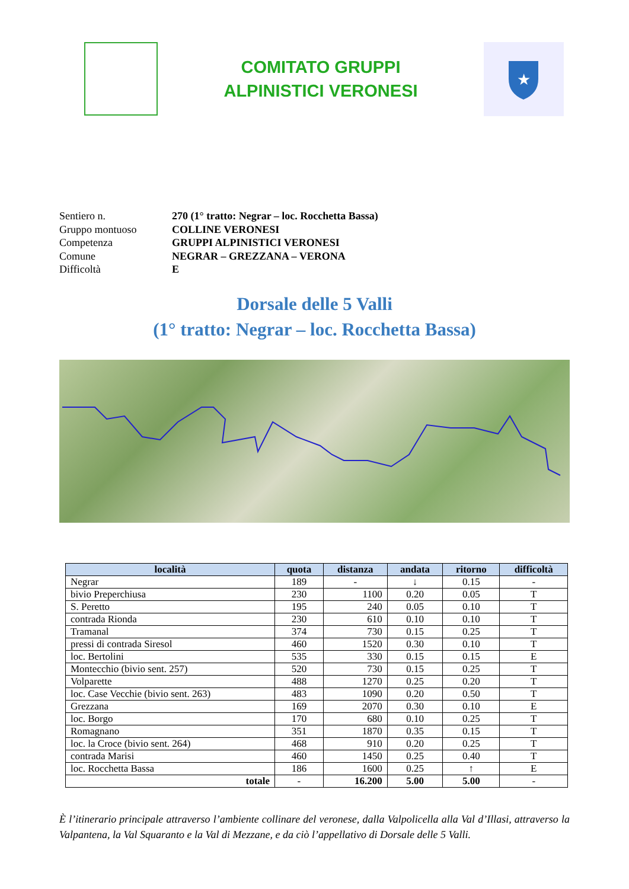COMITATO GRUPPI
ALPINISTICI VERONESI
★
Sentiero n. 270 (1° tratto: Negrar – loc. Rocchetta Bassa)
Gruppo montuoso COLLINE VERONESI
Competenza GRUPPI ALPINISTICI VERONESI
Comune NEGRAR – GREZZANA – VERONA
Difficoltà E
Dorsale delle 5 Valli
(1° tratto: Negrar – loc. Rocchetta Bassa)
| località | quota | distanza | andata | ritorno | difficoltà |
| --- | --- | --- | --- | --- | --- |
| Negrar | 189 | - | ↓ | 0.15 | - |
| bivio Preperchiusa | 230 | 1100 | 0.20 | 0.05 | T |
| S. Peretto | 195 | 240 | 0.05 | 0.10 | T |
| contrada Rionda | 230 | 610 | 0.10 | 0.10 | T |
| Tramanal | 374 | 730 | 0.15 | 0.25 | T |
| pressi di contrada Siresol | 460 | 1520 | 0.30 | 0.10 | T |
| loc. Bertolini | 535 | 330 | 0.15 | 0.15 | E |
| Montecchio (bivio sent. 257) | 520 | 730 | 0.15 | 0.25 | T |
| Volparette | 488 | 1270 | 0.25 | 0.20 | T |
| loc. Case Vecchie (bivio sent. 263) | 483 | 1090 | 0.20 | 0.50 | T |
| Grezzana | 169 | 2070 | 0.30 | 0.10 | E |
| loc. Borgo | 170 | 680 | 0.10 | 0.25 | T |
| Romagnano | 351 | 1870 | 0.35 | 0.15 | T |
| loc. la Croce (bivio sent. 264) | 468 | 910 | 0.20 | 0.25 | T |
| contrada Marisi | 460 | 1450 | 0.25 | 0.40 | T |
| loc. Rocchetta Bassa | 186 | 1600 | 0.25 | ↑ | E |
| totale | - | 16.200 | 5.00 | 5.00 | - |
È l’itinerario principale attraverso l’ambiente collinare del veronese, dalla Valpolicella alla Val d’Illasi, attraverso la Valpantena, la Val Squaranto e la Val di Mezzane, e da ciò l’appellativo di Dorsale delle 5 Valli.